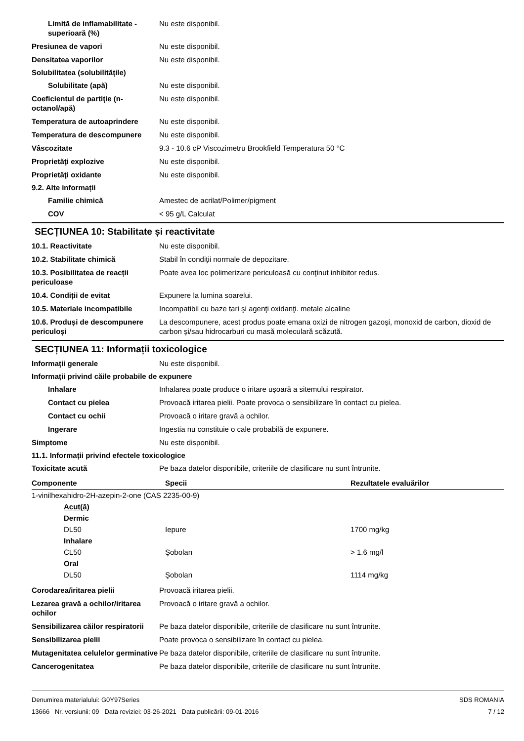Limită de inflamabilitate - superioară (%)
Nu este disponibil.
Presiunea de vapori Nu este disponibil.
Densitatea vaporilor Nu este disponibil.
Solubilitatea (solubilitățile)
Solubilitate (apă) Nu este disponibil.
Coeficientul de partiţie (n-octanol/apă)
Nu este disponibil.
Temperatura de autoaprindere Nu este disponibil.
Temperatura de descompunere Nu este disponibil.
Vâscozitate 9.3 - 10.6 cP Viscozimetru Brookfield Temperatura 50 °C
Proprietăţi explozive Nu este disponibil.
Proprietăţi oxidante Nu este disponibil.
9.2. Alte informații
Familie chimică Amestec de acrilat/Polimer/pigment
COV < 95 g/L Calculat
SECȚIUNEA 10: Stabilitate și reactivitate
10.1. Reactivitate Nu este disponibil.
10.2. Stabilitate chimică Stabil în condiţii normale de depozitare.
10.3. Posibilitatea de reacții periculoase
Poate avea loc polimerizare periculoasă cu conţinut inhibitor redus.
10.4. Condiții de evitat Expunere la lumina soarelui.
10.5. Materiale incompatibile
Incompatibil cu baze tari şi agenţi oxidanţi. metale alcaline
10.6. Produși de descompunere periculoși
La descompunere, acest produs poate emana oxizi de nitrogen gazoşi, monoxid de carbon, dioxid de carbon şi/sau hidrocarburi cu masă moleculară scăzută.
SECȚIUNEA 11: Informații toxicologice
Informaţii generale Nu este disponibil.
Informaţii privind căile probabile de expunere
Inhalare Inhalarea poate produce o iritare ușoară a sitemului respirator.
Contact cu pielea Provoacă iritarea pielii. Poate provoca o sensibilizare în contact cu pielea.
Contact cu ochii Provoacă o iritare gravă a ochilor.
Ingerare Ingestia nu constituie o cale probabilă de expunere.
Simptome Nu este disponibil.
11.1. Informații privind efectele toxicologice
Toxicitate acută Pe baza datelor disponibile, criteriile de clasificare nu sunt întrunite.
| Componente | Specii | Rezultatele evaluărilor |
| --- | --- | --- |
| 1-vinilhexahidro-2H-azepin-2-one (CAS 2235-00-9) | | |
| Acut(ă) | | |
| Dermic | | |
| DL50 | Iepure | 1700 mg/kg |
| Inhalare | | |
| CL50 | Şobolan | > 1.6 mg/l |
| Oral | | |
| DL50 | Şobolan | 1114 mg/kg |
Corodarea/iritarea pielii Provoacă iritarea pielii.
Lezarea gravă a ochilor/iritarea ochilor
Provoacă o iritare gravă a ochilor.
Sensibilizarea căilor respiratorii
Pe baza datelor disponibile, criteriile de clasificare nu sunt întrunite.
Sensibilizarea pielii Poate provoca o sensibilizare în contact cu pielea.
Mutagenitatea celulelor germinative
Pe baza datelor disponibile, criteriile de clasificare nu sunt întrunite.
Cancerogenitatea Pe baza datelor disponibile, criteriile de clasificare nu sunt întrunite.
Denumirea materialului: G0Y97Series
13666 Nr. versiunii: 09 Data reviziei: 03-26-2021 Data publicării: 09-01-2016
SDS ROMANIA
7 / 12